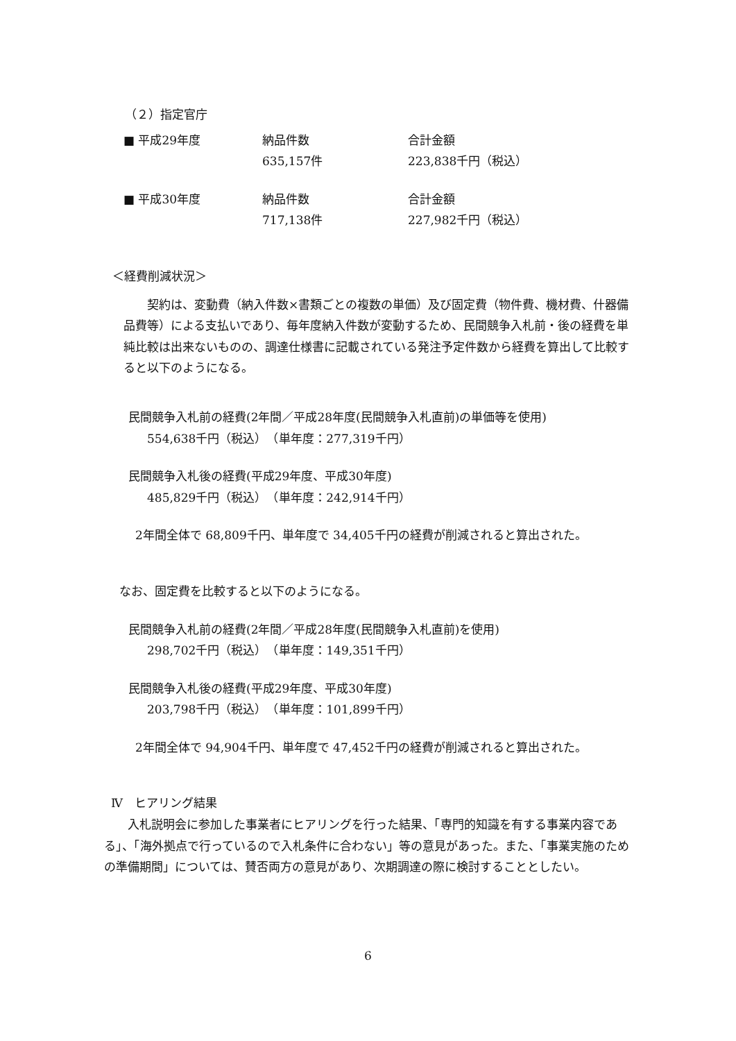（２）指定官庁
■ 平成29年度 納品件数 合計金額
635,157件 223,838千円（税込）
■ 平成30年度 納品件数 合計金額
717,138件 227,982千円（税込）
＜経費削減状況＞
契約は、変動費（納入件数×書類ごとの複数の単価）及び固定費（物件費、機材費、什器備品費等）による支払いであり、毎年度納入件数が変動するため、民間競争入札前・後の経費を単純比較は出来ないものの、調達仕様書に記載されている発注予定件数から経費を算出して比較すると以下のようになる。
民間競争入札前の経費(2年間／平成28年度(民間競争入札直前)の単価等を使用)
554,638千円（税込）　（単年度：277,319千円）
民間競争入札後の経費(平成29年度、平成30年度)
485,829千円（税込）　（単年度：242,914千円）
2年間全体で 68,809千円、単年度で 34,405千円の経費が削減されると算出された。
なお、固定費を比較すると以下のようになる。
民間競争入札前の経費(2年間／平成28年度(民間競争入札直前)を使用)
298,702千円（税込）　（単年度：149,351千円）
民間競争入札後の経費(平成29年度、平成30年度)
203,798千円（税込）　（単年度：101,899千円）
2年間全体で 94,904千円、単年度で 47,452千円の経費が削減されると算出された。
Ⅳ　ヒアリング結果
入札説明会に参加した事業者にヒアリングを行った結果、「専門的知識を有する事業内容である」、「海外拠点で行っているので入札条件に合わない」等の意見があった。また、「事業実施のための準備期間」については、賛否両方の意見があり、次期調達の際に検討することとしたい。
6